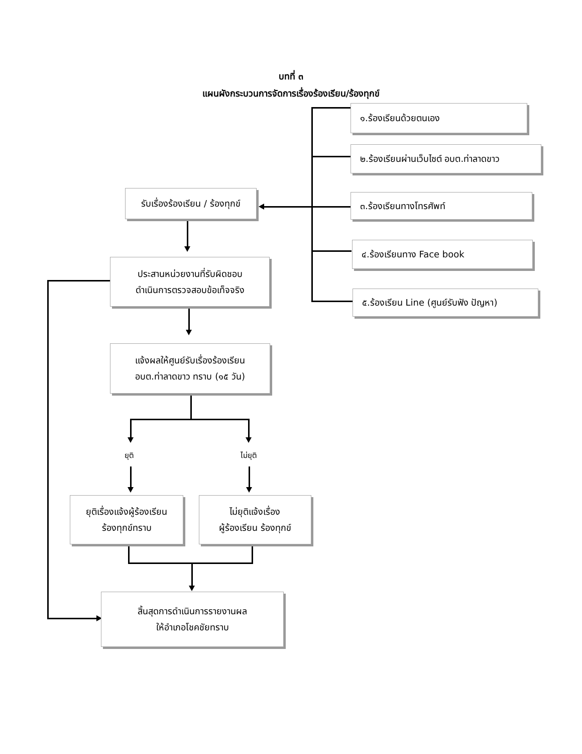บทที่ ๓
แผนผังกระบวนการจัดการเรื่องร้องเรียน/ร้องทุกข์
๑.ร้องเรียนด้วยตนเอง
๒.ร้องเรียนผ่านเว็บไซต์ อบต.ท่าลาดขาว
๓.ร้องเรียนทางโทรศัพท์
๔.ร้องเรียนทาง Face book
๕.ร้องเรียน Line (ศูนย์รับฟัง ปัญหา)
รับเรื่องร้องเรียน / ร้องทุกข์
ประสานหน่วยงานที่รับผิดชอบ
ดำเนินการตรวจสอบข้อเท็จจริง
แจ้งผลให้ศูนย์รับเรื่องร้องเรียน
อบต.ท่าลาดขาว ทราบ (๑๕ วัน)
ยุติ ไม่ยุติ
ยุติเรื่องแจ้งผู้ร้องเรียน
ร้องทุกข์ทราบ
ไม่ยุติแจ้งเรื่อง
ผู้ร้องเรียน ร้องทุกข์
สิ้นสุดการดำเนินการรายงานผล
ให้อำเภอโชคชัยทราบ